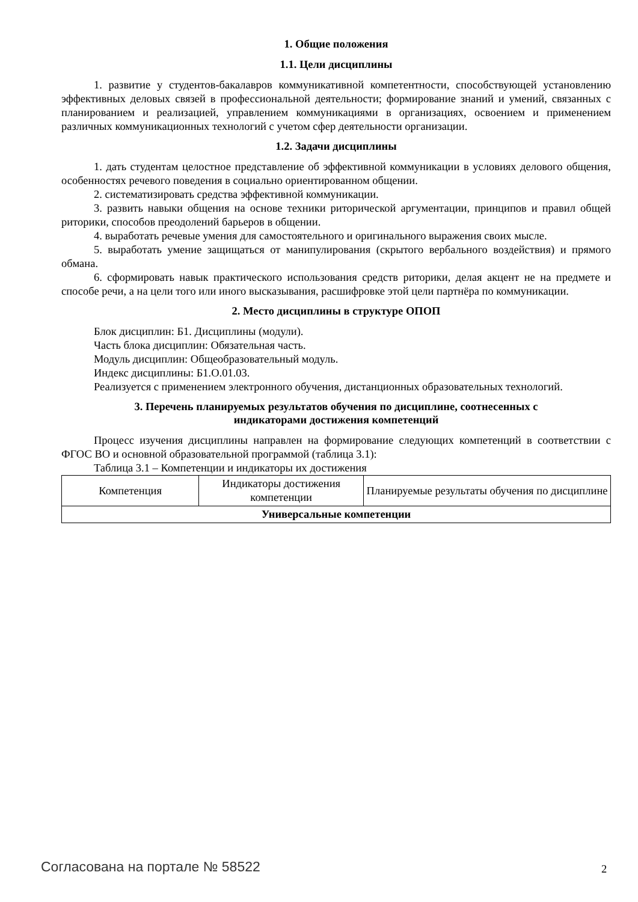1. Общие положения
1.1. Цели дисциплины
1. развитие у студентов-бакалавров коммуникативной компетентности, способствующей установлению эффективных деловых связей в профессиональной деятельности; формирование знаний и умений, связанных с планированием и реализацией, управлением коммуникациями в организациях, освоением и применением различных коммуникационных технологий с учетом сфер деятельности организации.
1.2. Задачи дисциплины
1. дать студентам целостное представление об эффективной коммуникации в условиях делового общения, особенностях речевого поведения в социально ориентированном общении.
2. систематизировать средства эффективной коммуникации.
3. развить навыки общения на основе техники риторической аргументации, принципов и правил общей риторики, способов преодолений барьеров в общении.
4. выработать речевые умения для самостоятельного и оригинального выражения своих мысле.
5. выработать умение защищаться от манипулирования (скрытого вербального воздействия) и прямого обмана.
6. сформировать навык практического использования средств риторики, делая акцент не на предмете и способе речи, а на цели того или иного высказывания, расшифровке этой цели партнёра по коммуникации.
2. Место дисциплины в структуре ОПОП
Блок дисциплин: Б1. Дисциплины (модули).
Часть блока дисциплин: Обязательная часть.
Модуль дисциплин: Общеобразовательный модуль.
Индекс дисциплины: Б1.О.01.03.
Реализуется с применением электронного обучения, дистанционных образовательных технологий.
3. Перечень планируемых результатов обучения по дисциплине, соотнесенных с
индикаторами достижения компетенций
Процесс изучения дисциплины направлен на формирование следующих компетенций в соответствии с ФГОС ВО и основной образовательной программой (таблица 3.1):
Таблица 3.1 – Компетенции и индикаторы их достижения
| Компетенция | Индикаторы достижения компетенции | Планируемые результаты обучения по дисциплине |
| --- | --- | --- |
| Универсальные компетенции | | |
Согласована на портале № 58522 2